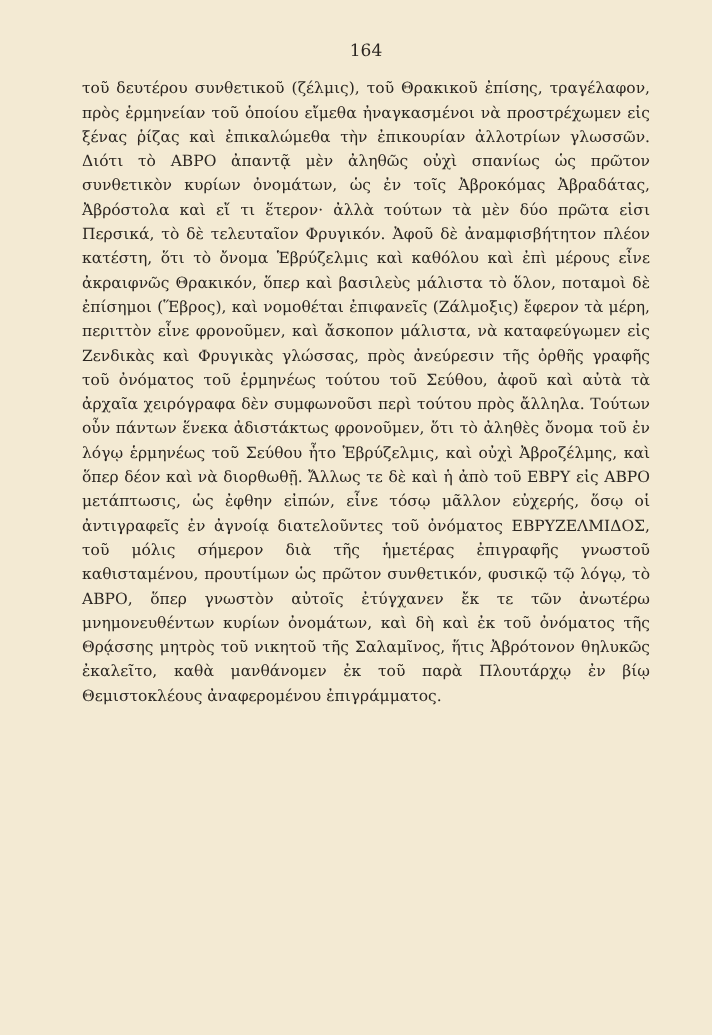164
τοῦ δευτέρου συνθετικοῦ (ζέλμις), τοῦ Θρακικοῦ ἐπίσης, τραγέλαφον, πρὸς ἑρμηνείαν τοῦ ὁποίου εἴμεθα ἠναγκασμένοι νὰ προστρέχωμεν εἰς ξένας ῥίζας καὶ ἐπικαλώμεθα τὴν ἐπικουρίαν ἀλλοτρίων γλωσσῶν. Διότι τὸ ΑΒΡΟ ἀπαντᾷ μὲν ἀληθῶς οὐχὶ σπανίως ὡς πρῶτον συνθετικὸν κυρίων ὀνομάτων, ὡς ἐν τοῖς Ἀβροκόμας Ἀβραδάτας, Ἀβρόστολα καὶ εἴ τι ἕτερον· ἀλλὰ τούτων τὰ μὲν δύο πρῶτα εἰσι Περσικά, τὸ δὲ τελευταῖον Φρυγικόν. Ἀφοῦ δὲ ἀναμφισβήτητον πλέον κατέστη, ὅτι τὸ ὄνομα Ἑβρύζελμις καὶ καθόλου καὶ ἐπὶ μέρους εἶνε ἀκραιφνῶς Θρακικόν, ὅπερ καὶ βασιλεὺς μάλιστα τὸ ὅλον, ποταμοὶ δὲ ἐπίσημοι (Ἕβρος), καὶ νομοθέται ἐπιφανεῖς (Ζάλμοξις) ἔφερον τὰ μέρη, περιττὸν εἶνε φρονοῦμεν, καὶ ἄσκοπον μάλιστα, νὰ καταφεύγωμεν εἰς Ζενδικὰς καὶ Φρυγικὰς γλώσσας, πρὸς ἀνεύρεσιν τῆς ὀρθῆς γραφῆς τοῦ ὀνόματος τοῦ ἑρμηνέως τούτου τοῦ Σεύθου, ἀφοῦ καὶ αὐτὰ τὰ ἀρχαῖα χειρόγραφα δὲν συμφωνοῦσι περὶ τούτου πρὸς ἄλληλα. Τούτων οὖν πάντων ἕνεκα ἀδιστάκτως φρονοῦμεν, ὅτι τὸ ἀληθὲς ὄνομα τοῦ ἐν λόγῳ ἑρμηνέως τοῦ Σεύθου ἦτο Ἑβρύζελμις, καὶ οὐχὶ Ἀβροζέλμης, καὶ ὅπερ δέον καὶ νὰ διορθωθῇ. Ἄλλως τε δὲ καὶ ἡ ἀπὸ τοῦ ΕΒΡΥ εἰς ΑΒΡΟ μετάπτωσις, ὡς ἐφθην εἰπών, εἶνε τόσῳ μᾶλλον εὐχερής, ὅσῳ οἱ ἀντιγραφεῖς ἐν ἀγνοίᾳ διατελοῦντες τοῦ ὀνόματος ΕΒΡΥΖΕΛΜΙΔΟΣ, τοῦ μόλις σήμερον διὰ τῆς ἡμετέρας ἐπιγραφῆς γνωστοῦ καθισταμένου, προυτίμων ὡς πρῶτον συνθετικόν, φυσικῷ τῷ λόγῳ, τὸ ΑΒΡΟ, ὅπερ γνωστὸν αὐτοῖς ἐτύγχανεν ἔκ τε τῶν ἀνωτέρω μνημονευθέντων κυρίων ὀνομάτων, καὶ δὴ καὶ ἐκ τοῦ ὀνόματος τῆς Θρᾴσσης μητρὸς τοῦ νικητοῦ τῆς Σαλαμῖνος, ἥτις Ἀβρότονον θηλυκῶς ἐκαλεῖτο, καθὰ μανθάνομεν ἐκ τοῦ παρὰ Πλουτάρχῳ ἐν βίῳ Θεμιστοκλέους ἀναφερομένου ἐπιγράμματος.